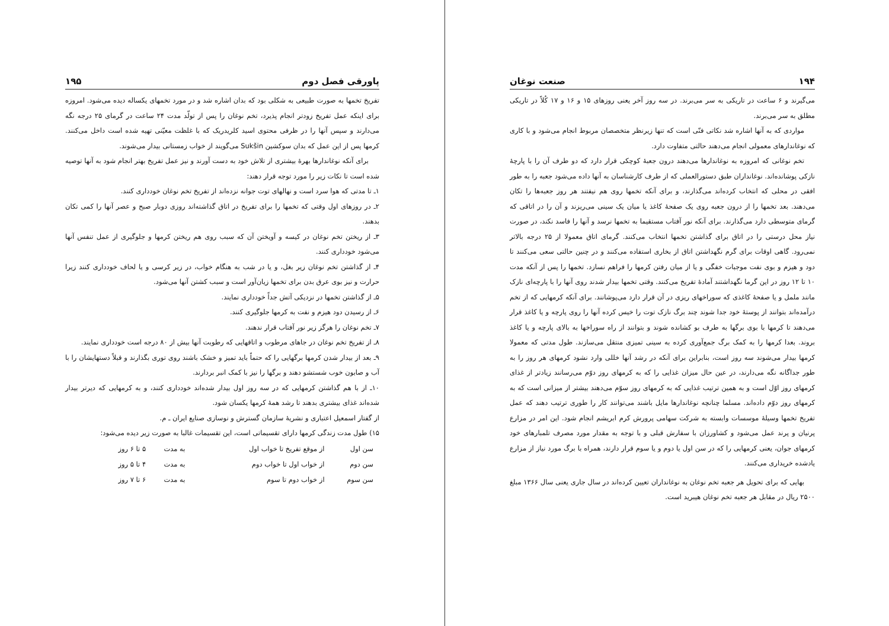۱۹۴ صنعت نوغان
می‌گیرند و ۶ ساعت در تاریکی به سر می‌برند. در سه روز آخر یعنی روزهای ۱۵ و ۱۶ و ۱۷ کُلاً در تاریکی مطلق به سر می‌برند.
مواردی که به آنها اشاره شد نکاتی فنّی است که تنها زیرنظر متخصصان مربوط انجام می‌شود و با کاری که نوغاندارهای معمولی انجام می‌دهند حالتی متفاوت دارد.
تخم نوغانی که امروزه به نوغاندارها می‌دهند درون جعبهٔ کوچکی قرار دارد که دو طرف آن را با پارچهٔ نازکی پوشانده‌اند. نوغانداران طبق دستورالعملی که از طرف کارشناسان به آنها داده می‌شود جعبه را به طور افقی در محلی که انتخاب کرده‌اند می‌گذارند، و برای آنکه تخمها روی هم نیفتند هر روز جعبه‌ها را تکان می‌دهند. بعد تخمها را از درون جعبه روی یک صفحهٔ کاغذ یا میان یک سینی می‌ریزند و آن را در اتاقی که گرمای متوسطی دارد می‌گذارند. برای آنکه نور آفتاب مستقیما به تخمها نرسد و آنها را فاسد نکند، در صورت نیاز محل درستی را در اتاق برای گذاشتن تخمها انتخاب می‌کنند. گرمای اتاق معمولا از ۲۵ درجه بالاتر نمی‌رود. گاهی اوقات برای گرم نگهداشتن اتاق از بخاری استفاده می‌کنند و در چنین حالتی سعی می‌کنند تا دود و هیزم و بوی نفت موجبات خفگی و یا از میان رفتن کرمها را فراهم نسازد. تخمها را پس از آنکه مدت ۱۰ تا ۱۲ روز در این گرما نگهداشتند آمادهٔ تفریخ می‌کنند. وقتی تخمها بیدار شدند روی آنها را با پارچه‌ای نازک مانند ململ و یا صفحهٔ کاغذی که سوراخهای ریزی در آن قرار دارد می‌پوشانند. برای آنکه کرمهایی که از تخم درآمده‌اند بتوانند از پوستهٔ خود جدا شوند چند برگ نازک توت را خیس کرده آنها را روی پارچه و یا کاغذ قرار می‌دهند تا کرمها با بوی برگها به طرف بو کشانده شوند و بتوانند از راه سوراخها به بالای پارچه و یا کاغذ بروند. بعدا کرمها را به کمک برگ جمع‌آوری کرده به سینی تمیزی منتقل می‌سازند. طول مدتی که معمولا کرمها بیدار می‌شوند سه روز است، بنابراین برای آنکه در رشد آنها خللی وارد نشود کرمهای هر روز را به طور جداگانه نگه می‌دارند، در عین حال میزان غذایی را که به کرمهای روز دوّم می‌رسانند زیادتر از غذای کرمهای روز اوّل است و به همین ترتیب غذایی که به کرمهای روز سوّم می‌دهند بیشتر از میزانی است که به کرمهای روز دوّم داده‌اند. مسلما چنانچه نوغاندارها مایل باشند می‌توانند کار را طوری ترتیب دهند که عمل تفریخ تخمها وسیلهٔ موسسات وابسته به شرکت سهامی پرورش کرم ابریشم انجام شود. این امر در مزارع پرنیان و پرند عمل می‌شود و کشاورزان با سفارش قبلی و با توجه به مقدار مورد مصرف تلمبارهای خود کرمهای جوان، یعنی کرمهایی را که در سن اول یا دوم و یا سوم قرار دارند، همراه با برگ مورد نیاز از مزارع یادشده خریداری می‌کنند.
بهایی که برای تحویل هر جعبه تخم نوغان به نوغانداران تعیین کرده‌اند در سال جاری یعنی سال ۱۳۶۶ مبلغ ۲۵۰۰ ریال در مقابل هر جعبه تخم نوغان هیبرید است.
پاورقی فصل دوم ۱۹۵
تفریخ تخمها به صورت طبیعی به شکلی بود که بدان اشاره شد و در مورد تخمهای یکساله دیده می‌شود. امروزه برای اینکه عمل تفریخ زودتر انجام پذیرد، تخم نوغان را پس از تولّد مدت ۲۴ ساعت در گرمای ۲۵ درجه نگه می‌دارند و سپس آنها را در ظرفی محتوی اسید کلریدریک که با غلظت معیّنی تهیه شده است داخل می‌کنند. کرمها پس از این عمل که بدان سوکشین Sukšin می‌گویند از خواب زمستانی بیدار می‌شوند.
برای آنکه نوغاندارها بهرهٔ بیشتری از تلاش خود به دست آورند و نیز عمل تفریخ بهتر انجام شود به آنها توصیه شده است تا نکات زیر را مورد توجه قرار دهند:
۱ـ تا مدتی که هوا سرد است و نهالهای توت جوانه نزده‌اند از تفریخ تخم نوغان خودداری کنند.
۲ـ در روزهای اول وقتی که تخمها را برای تفریخ در اتاق گذاشته‌اند روزی دوبار صبح و عصر آنها را کمی تکان بدهند.
۳ـ از ریختن تخم نوغان در کیسه و آویختن آن که سبب روی هم ریختن کرمها و جلوگیری از عمل تنفس آنها می‌شود خودداری کنند.
۴ـ از گذاشتن تخم نوغان زیر بغل، و یا در شب به هنگام خواب، در زیر کرسی و یا لحاف خودداری کنند زیرا حرارت و نیز بوی عرق بدن برای تخمها زیان‌آور است و سبب کشتن آنها می‌شود.
۵ـ از گذاشتن تخمها در نزدیکی آتش جداً خودداری نمایند.
۶ـ از رسیدن دود هیزم و نفت به کرمها جلوگیری کنند.
۷ـ تخم نوغان را هرگز زیر نور آفتاب قرار ندهند.
۸ـ از تفریخ تخم نوغان در جاهای مرطوب و اتاقهایی که رطوبت آنها بیش از ۸۰ درجه است خودداری نمایند.
۹ـ بعد از بیدار شدن کرمها برگهایی را که حتماً باید تمیز و خشک باشند روی توری بگذارند و قبلاً دستهایشان را با آب و صابون خوب شستشو دهند و برگها را نیز با کمک انبر بردارند.
۱۰ـ از با هم گذاشتن کرمهایی که در سه روز اول بیدار شده‌اند خودداری کنند، و به کرمهایی که دیرتر بیدار شده‌اند غذای بیشتری بدهند تا رشد همهٔ کرمها یکسان شود.
از گفتار اسمعیل اعتباری و نشریهٔ سازمان گسترش و نوسازی صنایع ایران ـ م.
۱۵) طول مدت زندگی کرمها دارای تقسیماتی است، این تقسیمات غالبا به صورت زیر دیده می‌شود:
| سن اول | از موقع تفریخ تا خواب اول | به مدت | ۵ تا ۶ روز |
| سن دوم | از خواب اول تا خواب دوم | به مدت | ۴ تا ۵ روز |
| سن سوم | از خواب دوم تا سوم | به مدت | ۶ تا ۷ روز |